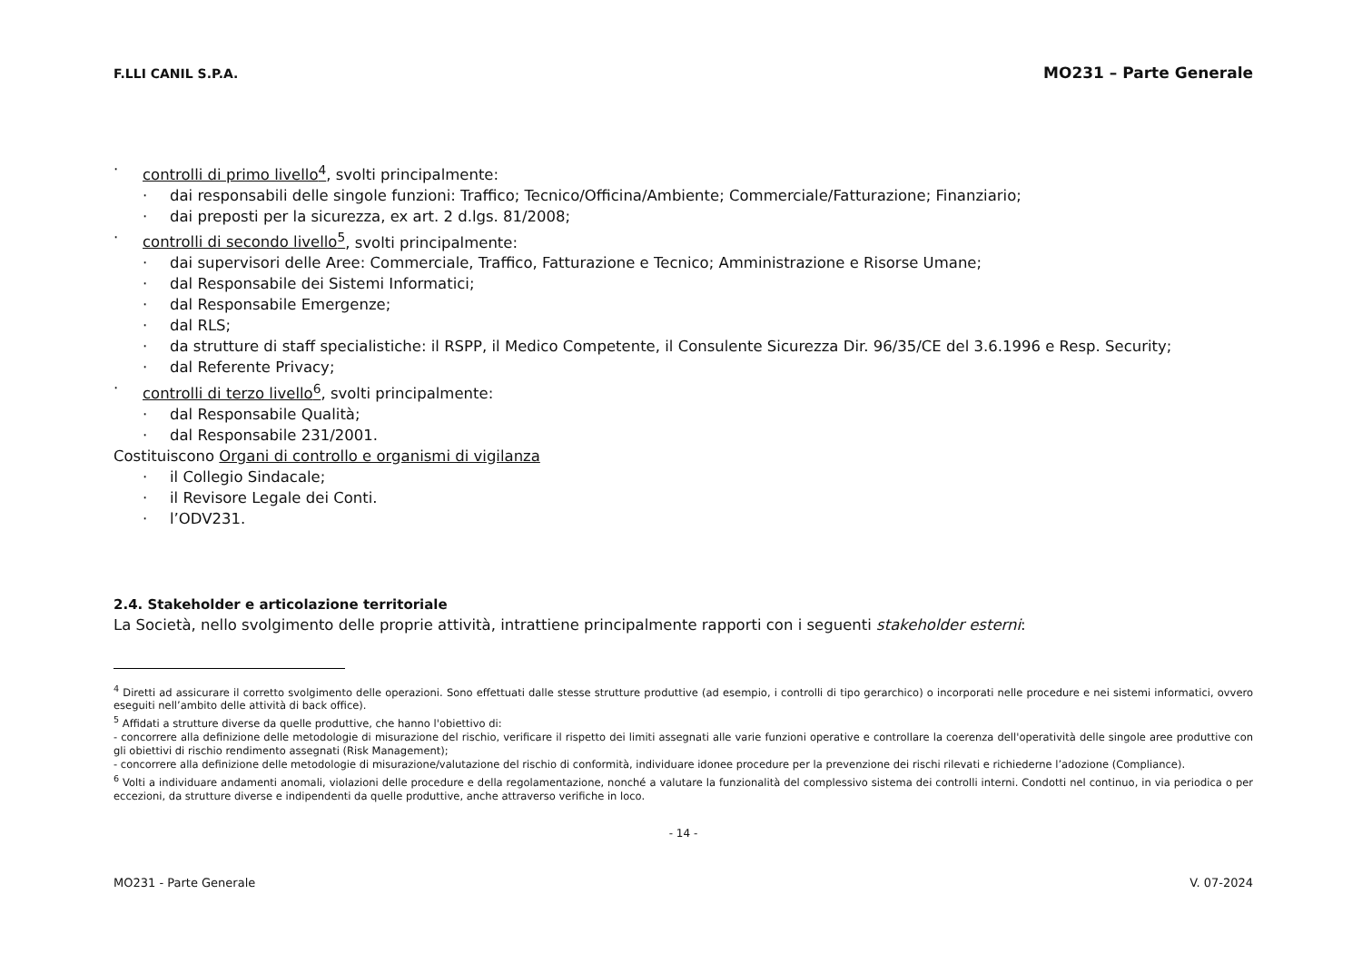F.LLI CANIL S.P.A. MO231 – Parte Generale
· controlli di primo livello<sup>4</sup>, svolti principalmente:
· dai responsabili delle singole funzioni: Traffico; Tecnico/Officina/Ambiente; Commerciale/Fatturazione; Finanziario;
· dai preposti per la sicurezza, ex art. 2 d.lgs. 81/2008;
· controlli di secondo livello<sup>5</sup>, svolti principalmente:
· dai supervisori delle Aree: Commerciale, Traffico, Fatturazione e Tecnico; Amministrazione e Risorse Umane;
· dal Responsabile dei Sistemi Informatici;
· dal Responsabile Emergenze;
· dal RLS;
· da strutture di staff specialistiche: il RSPP, il Medico Competente, il Consulente Sicurezza Dir. 96/35/CE del 3.6.1996 e Resp. Security;
· dal Referente Privacy;
· controlli di terzo livello<sup>6</sup>, svolti principalmente:
· dal Responsabile Qualità;
· dal Responsabile 231/2001.
Costituiscono Organi di controllo e organismi di vigilanza
· il Collegio Sindacale;
· il Revisore Legale dei Conti.
· l’ODV231.
2.4. Stakeholder e articolazione territoriale
La Società, nello svolgimento delle proprie attività, intrattiene principalmente rapporti con i seguenti stakeholder esterni:
<sup>4</sup> Diretti ad assicurare il corretto svolgimento delle operazioni. Sono effettuati dalle stesse strutture produttive (ad esempio, i controlli di tipo gerarchico) o incorporati nelle procedure e nei sistemi informatici, ovvero eseguiti nell’ambito delle attività di back office).
<sup>5</sup> Affidati a strutture diverse da quelle produttive, che hanno l'obiettivo di:
- concorrere alla definizione delle metodologie di misurazione del rischio, verificare il rispetto dei limiti assegnati alle varie funzioni operative e controllare la coerenza dell'operatività delle singole aree produttive con gli obiettivi di rischio rendimento assegnati (Risk Management);
- concorrere alla definizione delle metodologie di misurazione/valutazione del rischio di conformità, individuare idonee procedure per la prevenzione dei rischi rilevati e richiederne l’adozione (Compliance).
<sup>6</sup> Volti a individuare andamenti anomali, violazioni delle procedure e della regolamentazione, nonché a valutare la funzionalità del complessivo sistema dei controlli interni. Condotti nel continuo, in via periodica o per eccezioni, da strutture diverse e indipendenti da quelle produttive, anche attraverso verifiche in loco.
- 14 -
MO231 - Parte Generale V. 07-2024